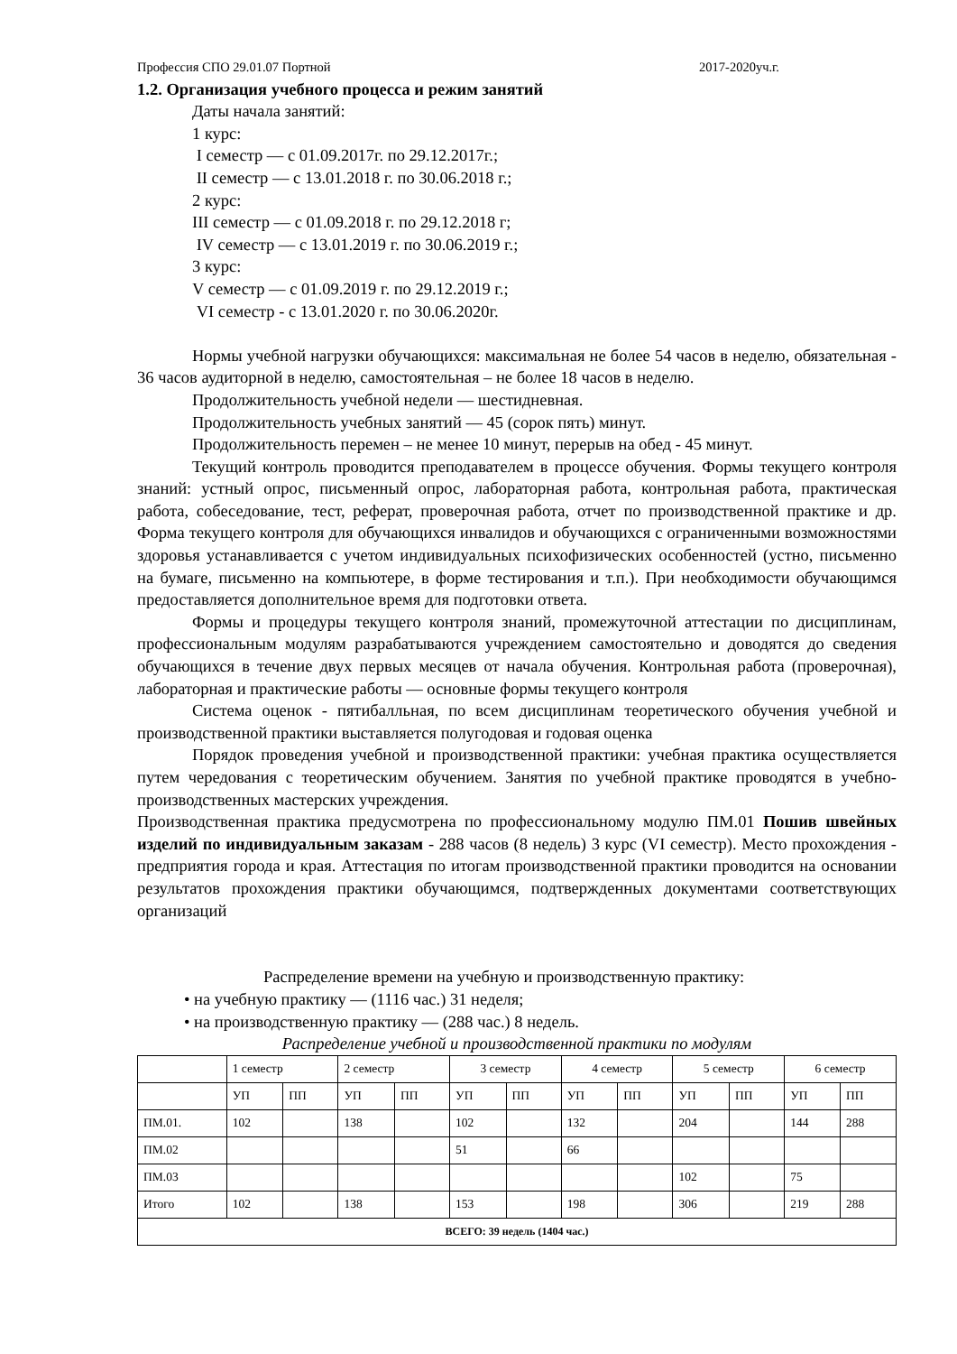Профессия СПО 29.01.07 Портной 2017-2020уч.г.
1.2. Организация учебного процесса и режим занятий
Даты начала занятий:
1 курс:
I семестр — с 01.09.2017г. по 29.12.2017г.;
II семестр — с 13.01.2018 г. по 30.06.2018 г.;
2 курс:
III семестр — с 01.09.2018 г. по 29.12.2018 г;
IV семестр — с 13.01.2019 г. по 30.06.2019 г.;
3 курс:
V семестр — с 01.09.2019 г. по 29.12.2019 г.;
VI семестр - с 13.01.2020 г. по 30.06.2020г.
Нормы учебной нагрузки обучающихся: максимальная не более 54 часов в неделю, обязательная - 36 часов аудиторной в неделю, самостоятельная – не более 18 часов в неделю.
Продолжительность учебной недели — шестидневная.
Продолжительность учебных занятий — 45 (сорок пять) минут.
Продолжительность перемен – не менее 10 минут, перерыв на обед - 45 минут.
Текущий контроль проводится преподавателем в процессе обучения. Формы текущего контроля знаний: устный опрос, письменный опрос, лабораторная работа, контрольная работа, практическая работа, собеседование, тест, реферат, проверочная работа, отчет по производственной практике и др. Форма текущего контроля для обучающихся инвалидов и обучающихся с ограниченными возможностями здоровья устанавливается с учетом индивидуальных психофизических особенностей (устно, письменно на бумаге, письменно на компьютере, в форме тестирования и т.п.). При необходимости обучающимся предоставляется дополнительное время для подготовки ответа.
Формы и процедуры текущего контроля знаний, промежуточной аттестации по дисциплинам, профессиональным модулям разрабатываются учреждением самостоятельно и доводятся до сведения обучающихся в течение двух первых месяцев от начала обучения. Контрольная работа (проверочная), лабораторная и практические работы — основные формы текущего контроля
Система оценок - пятибалльная, по всем дисциплинам теоретического обучения учебной и производственной практики выставляется полугодовая и годовая оценка
Порядок проведения учебной и производственной практики: учебная практика осуществляется путем чередования с теоретическим обучением. Занятия по учебной практике проводятся в учебно-производственных мастерских учреждения.
Производственная практика предусмотрена по профессиональному модулю ПМ.01 Пошив швейных изделий по индивидуальным заказам - 288 часов (8 недель) 3 курс (VI семестр). Место прохождения - предприятия города и края. Аттестация по итогам производственной практики проводится на основании результатов прохождения практики обучающимся, подтвержденных документами соответствующих организаций
Распределение времени на учебную и производственную практику:
• на учебную практику — (1116 час.) 31 неделя;
• на производственную практику — (288 час.) 8 недель.
Распределение учебной и производственной практики по модулям
| | 1 семестр | | 2 семестр | | 3 семестр | | 4 семестр | | 5 семестр | | 6 семестр | |
| | УП | ПП | УП | ПП | УП | ПП | УП | ПП | УП | ПП | УП | ПП |
| ПМ.01. | 102 | | 138 | | 102 | | 132 | | 204 | | 144 | 288 |
| ПМ.02 | | | | | 51 | | 66 | | | | | |
| ПМ.03 | | | | | | | | | 102 | | 75 | |
| Итого | 102 | | 138 | | 153 | | 198 | | 306 | | 219 | 288 |
| ВСЕГО: 39 недель (1404 час.) | | | | | | | | | | | | |